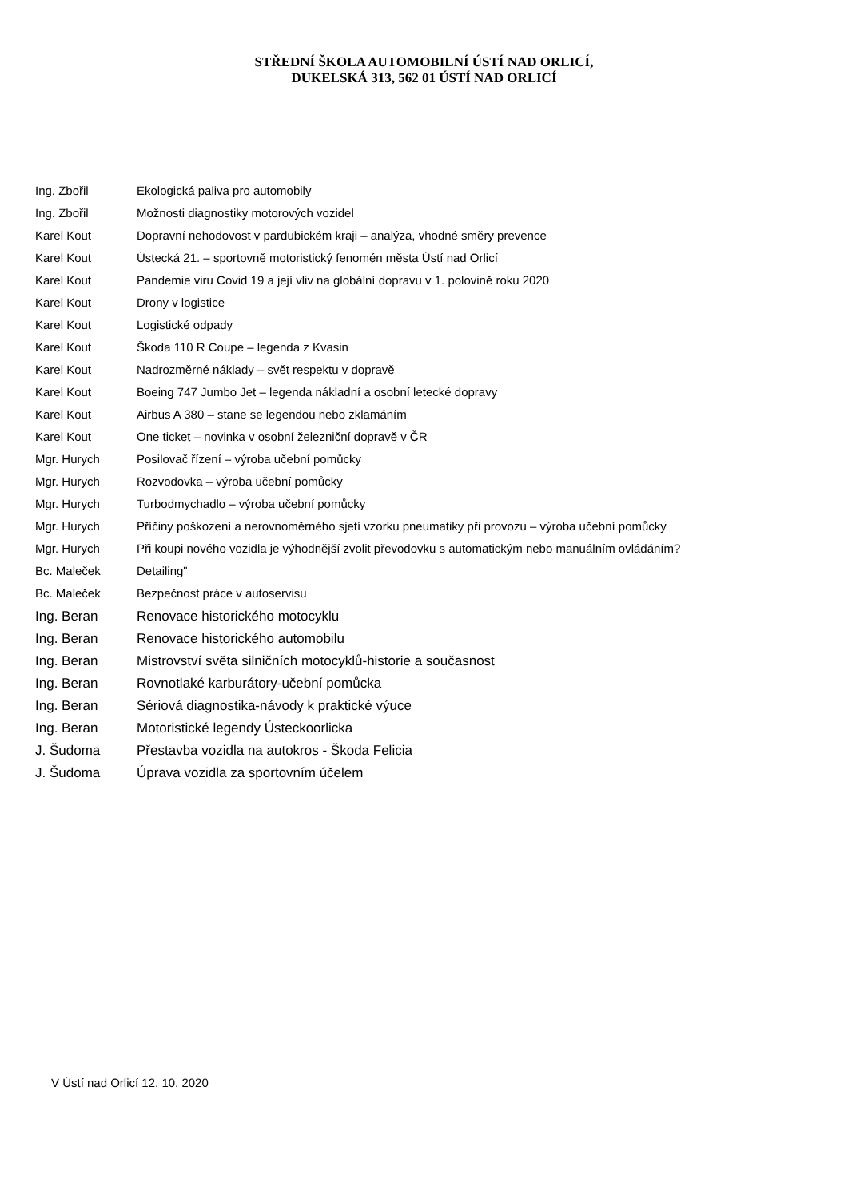STŘEDNÍ ŠKOLA AUTOMOBILNÍ ÚSTÍ NAD ORLICÍ,
DUKELSKÁ 313, 562 01 ÚSTÍ NAD ORLICÍ
| Ing. Zbořil | Ekologická paliva pro automobily |
| Ing. Zbořil | Možnosti diagnostiky motorových vozidel |
| Karel Kout | Dopravní nehodovost v pardubickém kraji – analýza, vhodné směry prevence |
| Karel Kout | Ústecká 21. – sportovně motoristický fenomén města Ústí nad Orlicí |
| Karel Kout | Pandemie viru Covid 19 a její vliv na globální dopravu v 1. polovině roku 2020 |
| Karel Kout | Drony v logistice |
| Karel Kout | Logistické odpady |
| Karel Kout | Škoda 110 R Coupe – legenda z Kvasin |
| Karel Kout | Nadrozměrné náklady – svět respektu v dopravě |
| Karel Kout | Boeing 747 Jumbo Jet – legenda nákladní a osobní letecké dopravy |
| Karel Kout | Airbus A 380 – stane se legendou nebo zklamáním |
| Karel Kout | One ticket – novinka v osobní železniční dopravě v ČR |
| Mgr. Hurych | Posilovač řízení – výroba učební pomůcky |
| Mgr. Hurych | Rozvodovka – výroba učební pomůcky |
| Mgr. Hurych | Turbodmychadlo – výroba učební pomůcky |
| Mgr. Hurych | Příčiny poškození a nerovnoměrného sjetí vzorku pneumatiky při provozu – výroba učební pomůcky |
| Mgr. Hurych | Při koupi nového vozidla je výhodnější zvolit převodovku s automatickým nebo manuálním ovládáním? |
| Bc. Maleček | Detailing" |
| Bc. Maleček | Bezpečnost práce v autoservisu |
| Ing. Beran | Renovace historického motocyklu |
| Ing. Beran | Renovace historického automobilu |
| Ing. Beran | Mistrovství světa silničních motocyklů-historie a současnost |
| Ing. Beran | Rovnotlaké karburátory-učební pomůcka |
| Ing. Beran | Sériová diagnostika-návody k praktické výuce |
| Ing. Beran | Motoristické legendy Ústeckoorlicka |
| J. Šudoma | Přestavba vozidla na autokros - Škoda Felicia |
| J. Šudoma | Úprava vozidla za sportovním účelem |
V Ústí nad Orlicí 12. 10. 2020